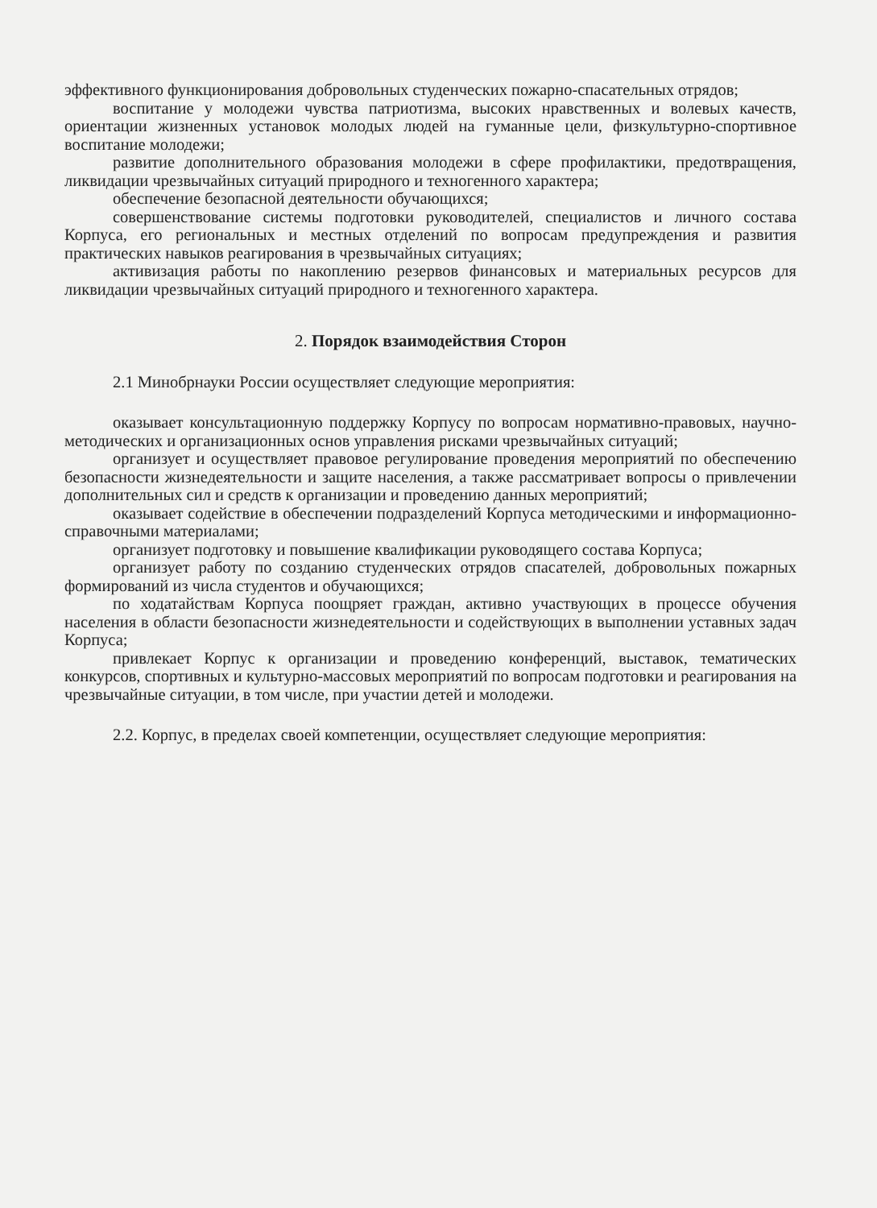эффективного функционирования добровольных студенческих пожарно-спасательных отрядов;
воспитание у молодежи чувства патриотизма, высоких нравственных и волевых качеств, ориентации жизненных установок молодых людей на гуманные цели, физкультурно-спортивное воспитание молодежи;
развитие дополнительного образования молодежи в сфере профилактики, предотвращения, ликвидации чрезвычайных ситуаций природного и техногенного характера;
обеспечение безопасной деятельности обучающихся;
совершенствование системы подготовки руководителей, специалистов и личного состава Корпуса, его региональных и местных отделений по вопросам предупреждения и развития практических навыков реагирования в чрезвычайных ситуациях;
активизация работы по накоплению резервов финансовых и материальных ресурсов для ликвидации чрезвычайных ситуаций природного и техногенного характера.
2. Порядок взаимодействия Сторон
2.1 Минобрнауки России осуществляет следующие мероприятия:
оказывает консультационную поддержку Корпусу по вопросам нормативно-правовых, научно-методических и организационных основ управления рисками чрезвычайных ситуаций;
организует и осуществляет правовое регулирование проведения мероприятий по обеспечению безопасности жизнедеятельности и защите населения, а также рассматривает вопросы о привлечении дополнительных сил и средств к организации и проведению данных мероприятий;
оказывает содействие в обеспечении подразделений Корпуса методическими и информационно-справочными материалами;
организует подготовку и повышение квалификации руководящего состава Корпуса;
организует работу по созданию студенческих отрядов спасателей, добровольных пожарных формирований из числа студентов и обучающихся;
по ходатайствам Корпуса поощряет граждан, активно участвующих в процессе обучения населения в области безопасности жизнедеятельности и содействующих в выполнении уставных задач Корпуса;
привлекает Корпус к организации и проведению конференций, выставок, тематических конкурсов, спортивных и культурно-массовых мероприятий по вопросам подготовки и реагирования на чрезвычайные ситуации, в том числе, при участии детей и молодежи.
2.2. Корпус, в пределах своей компетенции, осуществляет следующие мероприятия: